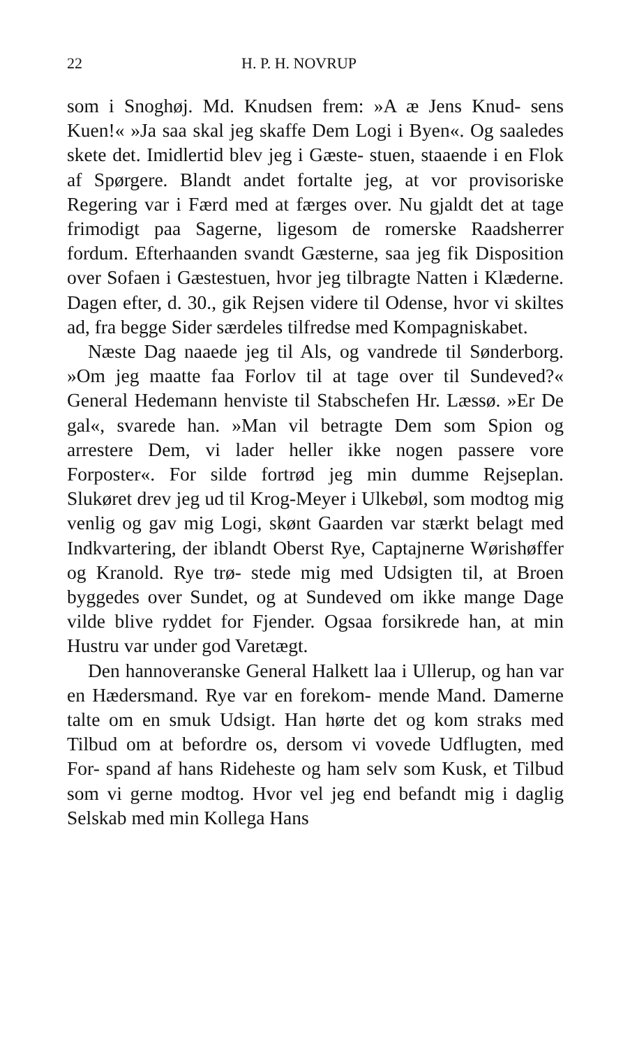22 H. P. H. NOVRUP
som i Snoghøj. Md. Knudsen frem: »A æ Jens Knud- sens Kuen!« »Ja saa skal jeg skaffe Dem Logi i Byen«. Og saaledes skete det. Imidlertid blev jeg i Gæste- stuen, staaende i en Flok af Spørgere. Blandt andet fortalte jeg, at vor provisoriske Regering var i Færd med at færges over. Nu gjaldt det at tage frimodigt paa Sagerne, ligesom de romerske Raadsherrer fordum. Efterhaanden svandt Gæsterne, saa jeg fik Disposition over Sofaen i Gæstestuen, hvor jeg tilbragte Natten i Klæderne. Dagen efter, d. 30., gik Rejsen videre til Odense, hvor vi skiltes ad, fra begge Sider særdeles tilfredse med Kompagniskabet.
Næste Dag naaede jeg til Als, og vandrede til Sønderborg. »Om jeg maatte faa Forlov til at tage over til Sundeved?« General Hedemann henviste til Stabschefen Hr. Læssø. »Er De gal«, svarede han. »Man vil betragte Dem som Spion og arrestere Dem, vi lader heller ikke nogen passere vore Forposter«. For silde fortrød jeg min dumme Rejseplan. Slukøret drev jeg ud til Krog-Meyer i Ulkebøl, som modtog mig venlig og gav mig Logi, skønt Gaarden var stærkt belagt med Indkvartering, der iblandt Oberst Rye, Captajnerne Wørishøffer og Kranold. Rye trø- stede mig med Udsigten til, at Broen byggedes over Sundet, og at Sundeved om ikke mange Dage vilde blive ryddet for Fjender. Ogsaa forsikrede han, at min Hustru var under god Varetægt.
Den hannoveranske General Halkett laa i Ullerup, og han var en Hædersmand. Rye var en forekom- mende Mand. Damerne talte om en smuk Udsigt. Han hørte det og kom straks med Tilbud om at befordre os, dersom vi vovede Udflugten, med For- spand af hans Rideheste og ham selv som Kusk, et Tilbud som vi gerne modtog. Hvor vel jeg end befandt mig i daglig Selskab med min Kollega Hans